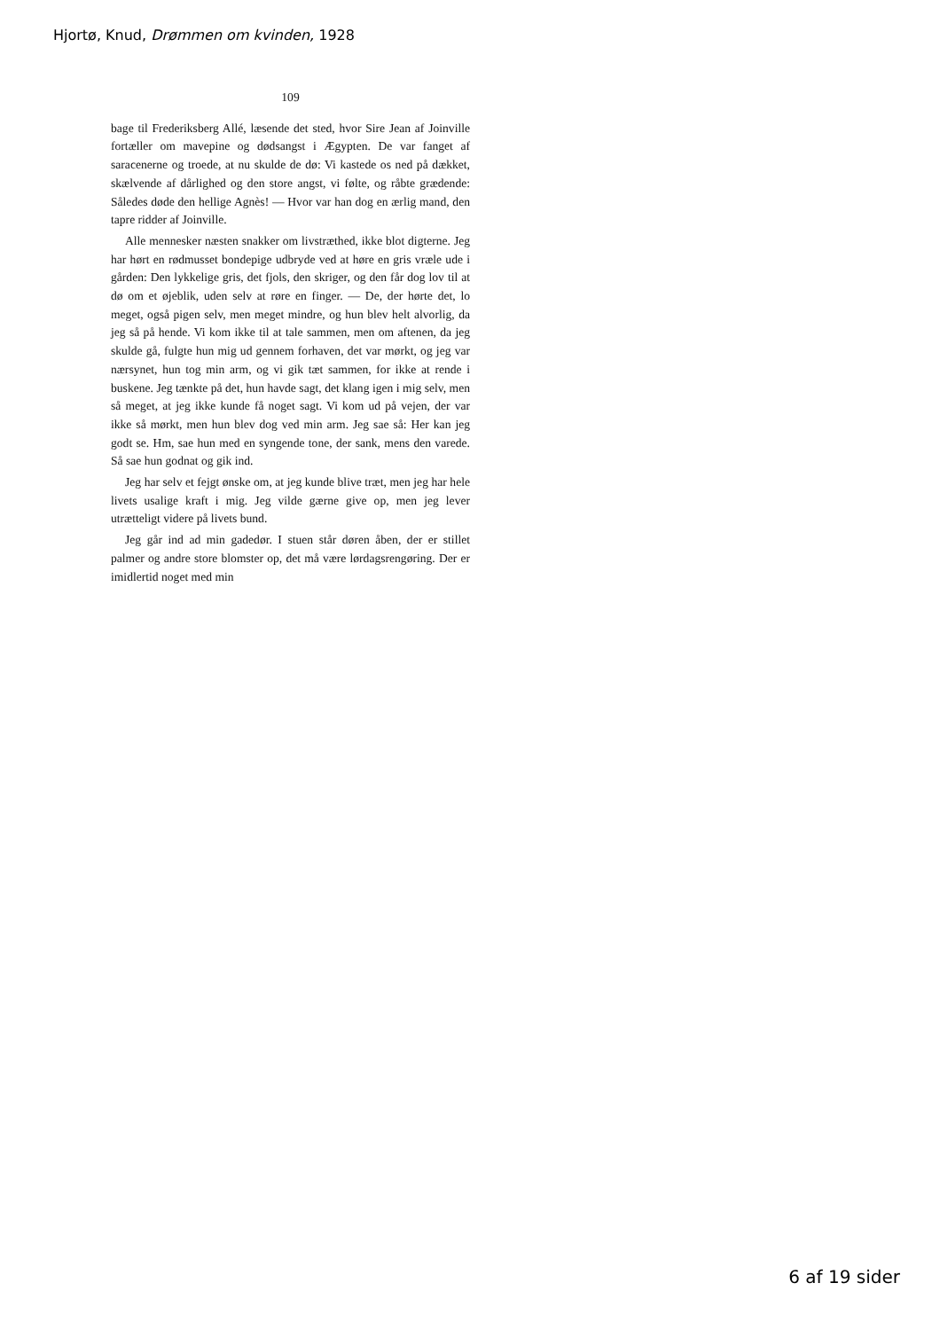Hjortø, Knud, Drømmen om kvinden, 1928
109
bage til Frederiksberg Allé, læsende det sted, hvor Sire Jean af Joinville fortæller om mavepine og dødsangst i Ægypten. De var fanget af saracenerne og troede, at nu skulde de dø: Vi kastede os ned på dækket, skælvende af dårlighed og den store angst, vi følte, og råbte grædende: Således døde den hellige Agnès! — Hvor var han dog en ærlig mand, den tapre ridder af Joinville.
Alle mennesker næsten snakker om livstræthed, ikke blot digterne. Jeg har hørt en rødmusset bondepige udbryde ved at høre en gris vræle ude i gården: Den lykkelige gris, det fjols, den skriger, og den får dog lov til at dø om et øjeblik, uden selv at røre en finger. — De, der hørte det, lo meget, også pigen selv, men meget mindre, og hun blev helt alvorlig, da jeg så på hende. Vi kom ikke til at tale sammen, men om aftenen, da jeg skulde gå, fulgte hun mig ud gennem forhaven, det var mørkt, og jeg var nærsynet, hun tog min arm, og vi gik tæt sammen, for ikke at rende i buskene. Jeg tænkte på det, hun havde sagt, det klang igen i mig selv, men så meget, at jeg ikke kunde få noget sagt. Vi kom ud på vejen, der var ikke så mørkt, men hun blev dog ved min arm. Jeg sae så: Her kan jeg godt se. Hm, sae hun med en syngende tone, der sank, mens den varede. Så sae hun godnat og gik ind.
Jeg har selv et fejgt ønske om, at jeg kunde blive træt, men jeg har hele livets usalige kraft i mig. Jeg vilde gærne give op, men jeg lever utrætteligt videre på livets bund.
Jeg går ind ad min gadedør. I stuen står døren åben, der er stillet palmer og andre store blomster op, det må være lørdagsrengøring. Der er imidlertid noget med min
6 af 19 sider